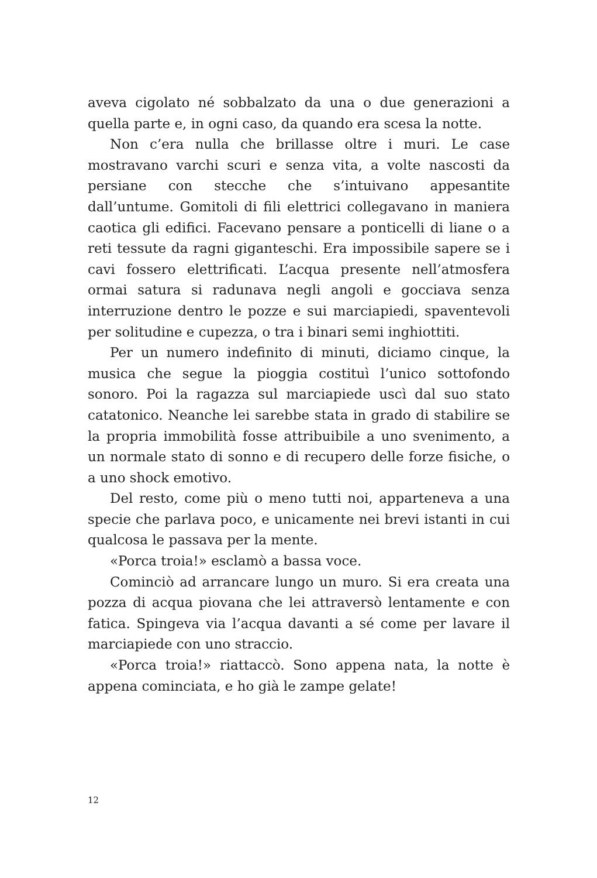aveva cigolato né sobbalzato da una o due generazioni a quella parte e, in ogni caso, da quando era scesa la notte.
Non c’era nulla che brillasse oltre i muri. Le case mostravano varchi scuri e senza vita, a volte nascosti da persiane con stecche che s’intuivano appesantite dall’untume. Gomitoli di fili elettrici collegavano in maniera caotica gli edifici. Facevano pensare a ponticelli di liane o a reti tessute da ragni giganteschi. Era impossibile sapere se i cavi fossero elettrificati. L’acqua presente nell’atmosfera ormai satura si radunava negli angoli e gocciava senza interruzione dentro le pozze e sui marciapiedi, spaventevoli per solitudine e cupezza, o tra i binari semi inghiottiti.
Per un numero indefinito di minuti, diciamo cinque, la musica che segue la pioggia costituì l’unico sottofondo sonoro. Poi la ragazza sul marciapiede uscì dal suo stato catatonico. Neanche lei sarebbe stata in grado di stabilire se la propria immobilità fosse attribuibile a uno svenimento, a un normale stato di sonno e di recupero delle forze fisiche, o a uno shock emotivo.
Del resto, come più o meno tutti noi, apparteneva a una specie che parlava poco, e unicamente nei brevi istanti in cui qualcosa le passava per la mente.
«Porca troia!» esclamò a bassa voce.
Cominciò ad arrancare lungo un muro. Si era creata una pozza di acqua piovana che lei attraversò lentamente e con fatica. Spingeva via l’acqua davanti a sé come per lavare il marciapiede con uno straccio.
«Porca troia!» riattaccò. Sono appena nata, la notte è appena cominciata, e ho già le zampe gelate!
12